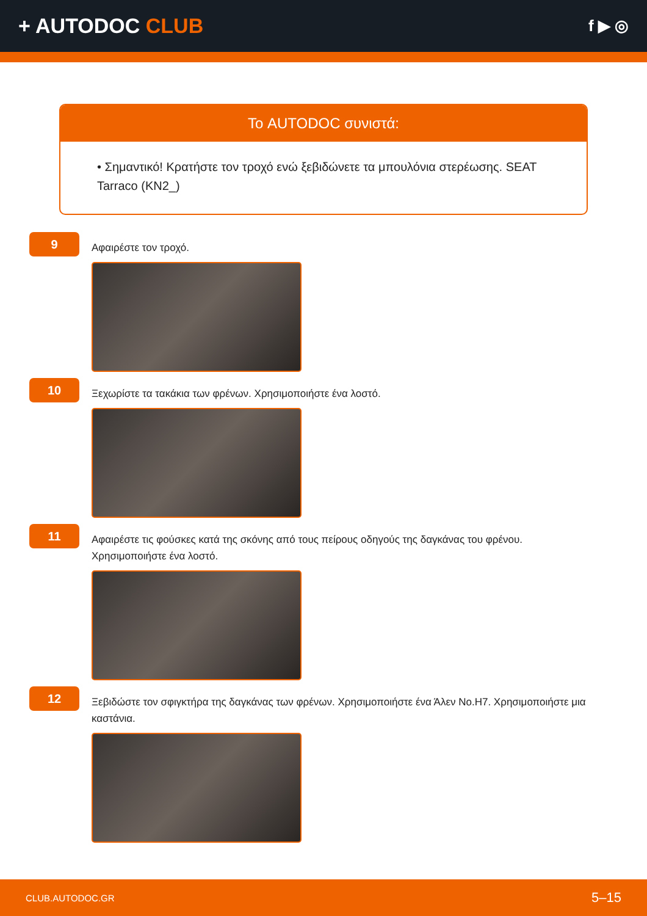+ AUTODOC CLUB
f ▶ ◎
Το AUTODOC συνιστά:
• Σημαντικό! Κρατήστε τον τροχό ενώ ξεβιδώνετε τα μπουλόνια στερέωσης. SEAT Tarraco (KN2_)
9
Αφαιρέστε τον τροχό.
10
Ξεχωρίστε τα τακάκια των φρένων. Χρησιμοποιήστε ένα λοστό.
11
Αφαιρέστε τις φούσκες κατά της σκόνης από τους πείρους οδηγούς της δαγκάνας του φρένου. Χρησιμοποιήστε ένα λοστό.
12
Ξεβιδώστε τον σφιγκτήρα της δαγκάνας των φρένων. Χρησιμοποιήστε ένα Άλεν No.H7. Χρησιμοποιήστε μια καστάνια.
CLUB.AUTODOC.GR 5–15